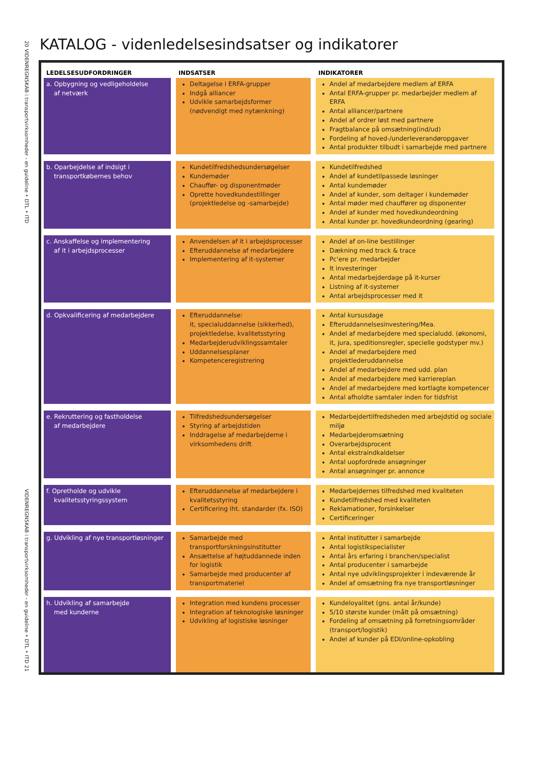20 VIDENREGNSKAB i transportvirksomheder - en guideline • DTL • ITD
VIDENREGNSKAB i transportvirksomheder - en guideline • DTL • ITD 21
KATALOG - videnledelsesindsatser og indikatorer
| LEDELSESUDFORDRINGER | INDSATSER | INDIKATORER |
| --- | --- | --- |
| a. Opbygning og vedligeholdelse af netværk | Deltagelse i ERFA-grupper Indgå alliancer Udvikle samarbejdsformer (nødvendigt med nytænkning) | Andel af medarbejdere medlem af ERFA Antal ERFA-grupper pr. medarbejder medlem af ERFA Antal alliancer/partnere Andel af ordrer løst med partnere Fragtbalance på omsætning(ind/ud) Fordeling af hoved-/underleverandøropgaver Antal produkter tilbudt i samarbejde med partnere |
| b. Oparbejdelse af indsigt i transportkøbernes behov | Kundetilfredshedsundersøgelser Kundemøder Chauffør- og disponentmøder Oprette hovedkundestillinger (projektledelse og -samarbejde) | Kundetilfredshed Andel af kundetilpassede løsninger Antal kundemøder Andel af kunder, som deltager i kundemøder Antal møder med chauffører og disponenter Andel af kunder med hovedkundeordning Antal kunder pr. hovedkundeordning (gearing) |
| c. Anskaffelse og implementering af it i arbejdsprocesser | Anvendelsen af it i arbejdsprocesser Efteruddannelse af medarbejdere Implementering af it-systemer | Andel af on-line bestillinger Dækning med track & trace Pc'ere pr. medarbejder It investeringer Antal medarbejderdage på it-kurser Listning af it-systemer Antal arbejdsprocesser med it |
| d. Opkvalificering af medarbejdere | Efteruddannelse: it, specialuddannelse (sikkerhed), projektledelse, kvalitetsstyring Medarbejderudviklingssamtaler Uddannelsesplaner Kompetenceregistrering | Antal kursusdage Efteruddannelsesinvestering/Mea. Andel af medarbejdere med specialudd. (økonomi, it, jura, speditionsregler, specielle godstyper mv.) Andel af medarbejdere med projektlederuddannelse Andel af medarbejdere med udd. plan Andel af medarbejdere med karriereplan Andel af medarbejdere med kortlagte kompetencer Antal afholdte samtaler inden for tidsfrist |
| e. Rekruttering og fastholdelse af medarbejdere | Tilfredshedsundersøgelser Styring af arbejdstiden Inddragelse af medarbejderne i virksomhedens drift | Medarbejdertilfredsheden med arbejdstid og sociale miljø Medarbejderomsætning Overarbejdsprocent Antal ekstraindkaldelser Antal uopfordrede ansøgninger Antal ansøgninger pr. annonce |
| f. Opretholde og udvikle kvalitetsstyringssystem | Efteruddannelse af medarbejdere i kvalitetsstyring Certificering iht. standarder (fx. ISO) | Medarbejdernes tilfredshed med kvaliteten Kundetilfredshed med kvaliteten Reklamationer, forsinkelser Certificeringer |
| g. Udvikling af nye transportløsninger | Samarbejde med transportforskningsinstitutter Ansættelse af højtuddannede inden for logistik Samarbejde med producenter af transportmateriel | Antal institutter i samarbejde Antal logistikspecialister Antal års erfaring i branchen/specialist Antal producenter i samarbejde Antal nye udviklingsprojekter i indeværende år Andel af omsætning fra nye transportløsninger |
| h. Udvikling af samarbejde med kunderne | Integration med kundens processer Integration af teknologiske løsninger Udvikling af logistiske løsninger | Kundeloyalitet (gns. antal år/kunde) 5/10 største kunder (målt på omsætning) Fordeling af omsætning på forretningsområder (transport/logistik) Andel af kunder på EDI/online-opkobling |